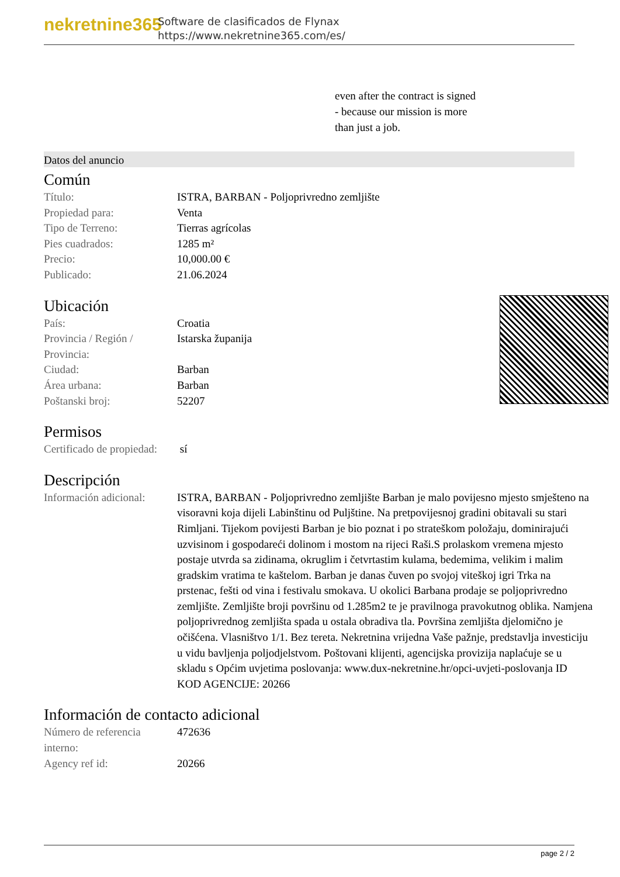nekretnine365
Software de clasificados de Flynax
https://www.nekretnine365.com/es/
even after the contract is signed
- because our mission is more
than just a job.
Datos del anuncio
Común
| Título: | ISTRA, BARBAN - Poljoprivredno zemljište |
| Propiedad para: | Venta |
| Tipo de Terreno: | Tierras agrícolas |
| Pies cuadrados: | 1285 m² |
| Precio: | 10,000.00 € |
| Publicado: | 21.06.2024 |
Ubicación
| País: | Croatia |
| Provincia / Región / Provincia: | Istarska županija |
| Ciudad: | Barban |
| Área urbana: | Barban |
| Poštanski broj: | 52207 |
Permisos
| Certificado de propiedad: | sí |
Descripción
| Información adicional: | ISTRA, BARBAN - Poljoprivredno zemljište Barban je malo povijesno mjesto smješteno na visoravni koja dijeli Labinštinu od Puljštine. Na pretpovijesnoj gradini obitavali su stari Rimljani. Tijekom povijesti Barban je bio poznat i po strateškom položaju, dominirajući uzvisinom i gospodareći dolinom i mostom na rijeci Raši.S prolaskom vremena mjesto postaje utvrda sa zidinama, okruglim i četvrtastim kulama, bedemima, velikim i malim gradskim vratima te kaštelom. Barban je danas čuven po svojoj viteškoj igri Trka na prstenac, fešti od vina i festivalu smokava. U okolici Barbana prodaje se poljoprivredno zemljište. Zemljište broji površinu od 1.285m2 te je pravilnoga pravokutnog oblika. Namjena poljoprivrednog zemljišta spada u ostala obradiva tla. Površina zemljišta djelomično je očišćena. Vlasništvo 1/1. Bez tereta. Nekretnina vrijedna Vaše pažnje, predstavlja investiciju u vidu bavljenja poljodjelstvom. Poštovani klijenti, agencijska provizija naplaćuje se u skladu s Općim uvjetima poslovanja: www.dux-nekretnine.hr/opci-uvjeti-poslovanja ID KOD AGENCIJE: 20266 |
Información de contacto adicional
| Número de referencia interno: | 472636 |
| Agency ref id: | 20266 |
page 2 / 2